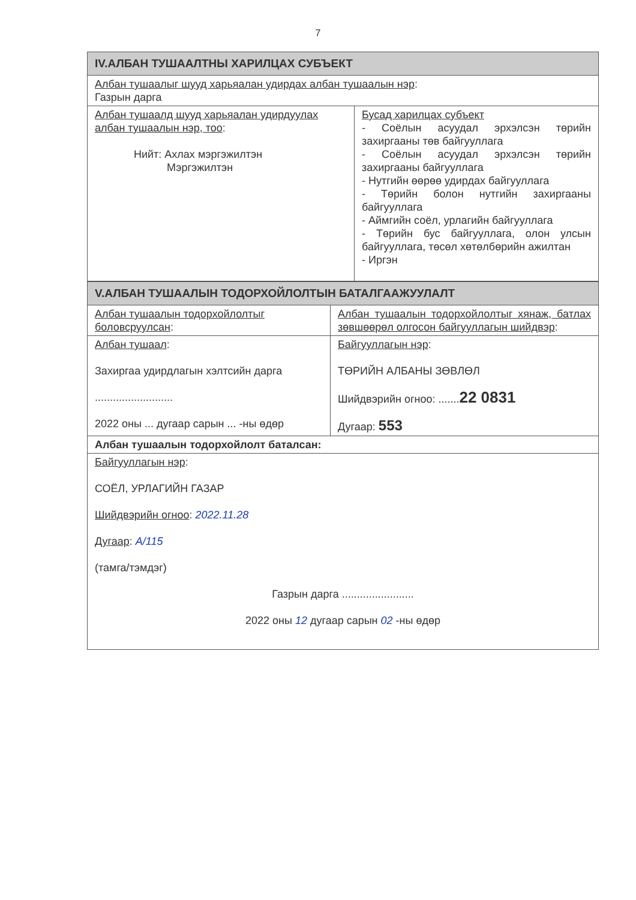7
| IV.АЛБАН ТУШААЛТНЫ ХАРИЛЦАХ СУБЪЕКТ | |
| Албан тушаалыг шууд харьяалан удирдах албан тушаалын нэр : Газрын дарга | |
| Албан тушаалд шууд харьяалан удирдуулах албан тушаалын нэр, тоо : Нийт: Ахлах мэргэжилтэн Мэргэжилтэн | Бусад харилцах субъект - Соёлын асуудал эрхэлсэн төрийн захиргааны төв байгууллага - Соёлын асуудал эрхэлсэн төрийн захиргааны байгууллага - Нутгийн өөрөө удирдах байгууллага - Төрийн болон нутгийн захиргааны байгууллага - Аймгийн соёл, урлагийн байгууллага - Төрийн бус байгууллага, олон улсын байгууллага, төсөл хөтөлбөрийн ажилтан - Иргэн |
| V.АЛБАН ТУШААЛЫН ТОДОРХОЙЛОЛТЫН БАТАЛГААЖУУЛАЛТ | |
| Албан тушаалын тодорхойлолтыг боловсруулсан : | Албан тушаалын тодорхойлолтыг хянаж, батлах зөвшөөрөл олгосон байгууллагын шийдвэр : |
| Албан тушаал : Захиргаа удирдлагын хэлтсийн дарга .......................... 2022 оны ... дугаар сарын ... -ны өдөр | Байгууллагын нэр : ТӨРИЙН АЛБАНЫ ЗӨВЛӨЛ Шийдвэрийн огноо: ....... 22 0831 Дугаар: 553 |
| Албан тушаалын тодорхойлолт баталсан: | |
| Байгууллагын нэр : СОЁЛ, УРЛАГИЙН ГАЗАР Шийдвэрийн огноо : 2022.11.28 Дугаар : А/115 (тамга/тэмдэг) Газрын дарга ........................ 2022 оны 12 дугаар сарын 02 -ны өдөр | |